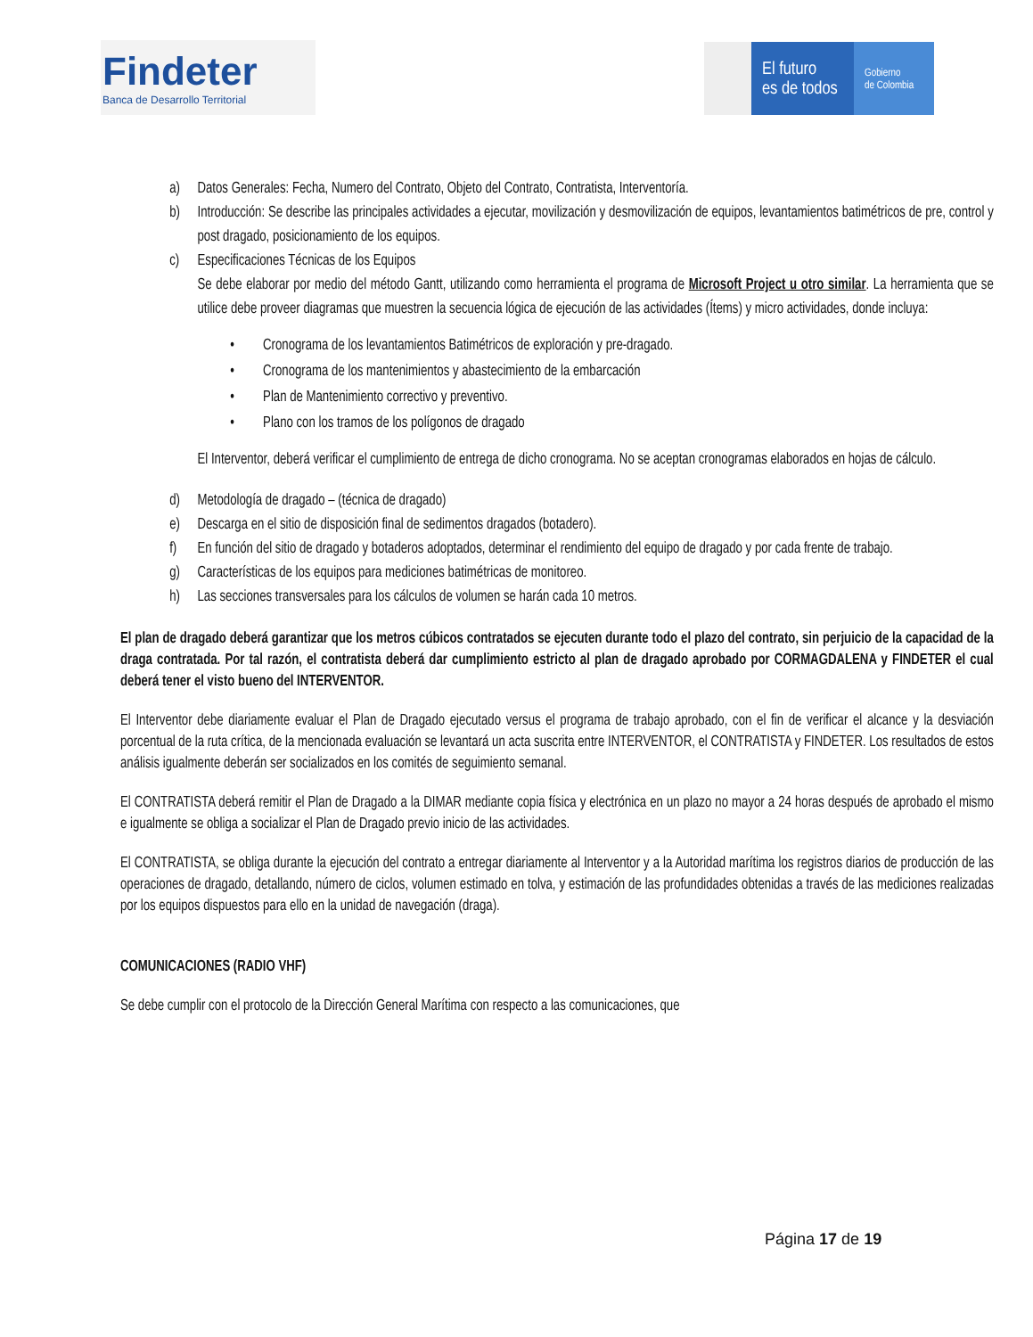Findeter
Banca de Desarrollo Territorial
El futuro
es de todos
Gobierno
de Colombia
a) Datos Generales: Fecha, Numero del Contrato, Objeto del Contrato, Contratista, Interventoría.
b) Introducción: Se describe las principales actividades a ejecutar, movilización y desmovilización de equipos, levantamientos batimétricos de pre, control y post dragado, posicionamiento de los equipos.
c) Especificaciones Técnicas de los Equipos
Se debe elaborar por medio del método Gantt, utilizando como herramienta el programa de Microsoft Project u otro similar. La herramienta que se utilice debe proveer diagramas que muestren la secuencia lógica de ejecución de las actividades (Ítems) y micro actividades, donde incluya:
• Cronograma de los levantamientos Batimétricos de exploración y pre-dragado.
• Cronograma de los mantenimientos y abastecimiento de la embarcación
• Plan de Mantenimiento correctivo y preventivo.
• Plano con los tramos de los polígonos de dragado
El Interventor, deberá verificar el cumplimiento de entrega de dicho cronograma. No se aceptan cronogramas elaborados en hojas de cálculo.
d) Metodología de dragado – (técnica de dragado)
e) Descarga en el sitio de disposición final de sedimentos dragados (botadero).
f) En función del sitio de dragado y botaderos adoptados, determinar el rendimiento del equipo de dragado y por cada frente de trabajo.
g) Características de los equipos para mediciones batimétricas de monitoreo.
h) Las secciones transversales para los cálculos de volumen se harán cada 10 metros.
El plan de dragado deberá garantizar que los metros cúbicos contratados se ejecuten durante todo el plazo del contrato, sin perjuicio de la capacidad de la draga contratada. Por tal razón, el contratista deberá dar cumplimiento estricto al plan de dragado aprobado por CORMAGDALENA y FINDETER el cual deberá tener el visto bueno del INTERVENTOR.
El Interventor debe diariamente evaluar el Plan de Dragado ejecutado versus el programa de trabajo aprobado, con el fin de verificar el alcance y la desviación porcentual de la ruta crítica, de la mencionada evaluación se levantará un acta suscrita entre INTERVENTOR, el CONTRATISTA y FINDETER. Los resultados de estos análisis igualmente deberán ser socializados en los comités de seguimiento semanal.
El CONTRATISTA deberá remitir el Plan de Dragado a la DIMAR mediante copia física y electrónica en un plazo no mayor a 24 horas después de aprobado el mismo e igualmente se obliga a socializar el Plan de Dragado previo inicio de las actividades.
El CONTRATISTA, se obliga durante la ejecución del contrato a entregar diariamente al Interventor y a la Autoridad marítima los registros diarios de producción de las operaciones de dragado, detallando, número de ciclos, volumen estimado en tolva, y estimación de las profundidades obtenidas a través de las mediciones realizadas por los equipos dispuestos para ello en la unidad de navegación (draga).
COMUNICACIONES (RADIO VHF)
Se debe cumplir con el protocolo de la Dirección General Marítima con respecto a las comunicaciones, que
Página 17 de 19